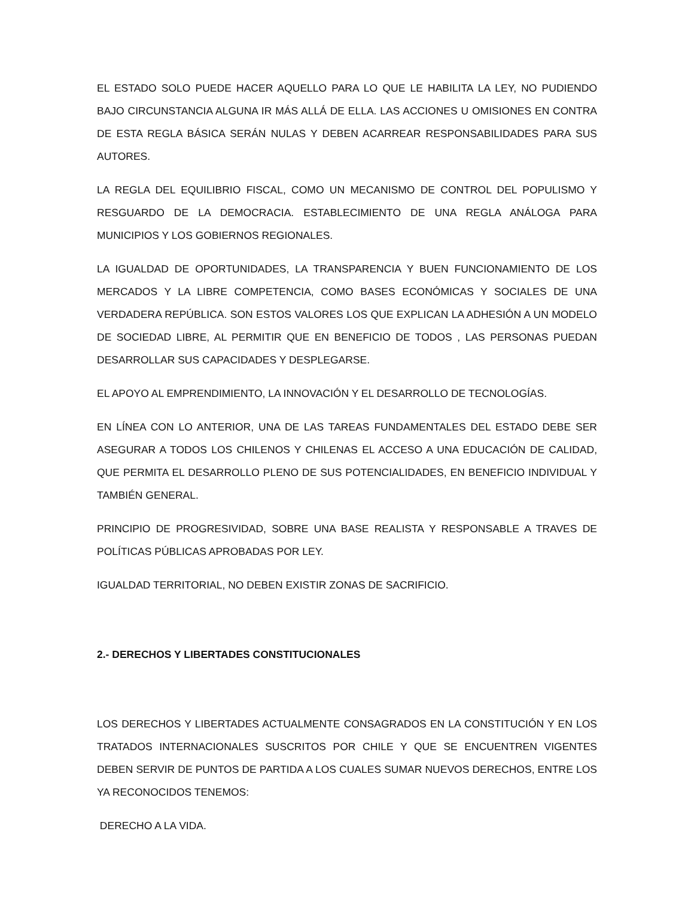EL ESTADO SOLO PUEDE HACER AQUELLO PARA LO QUE LE HABILITA LA LEY, NO PUDIENDO BAJO CIRCUNSTANCIA ALGUNA IR MÁS ALLÁ DE ELLA. LAS ACCIONES U OMISIONES EN CONTRA DE ESTA REGLA BÁSICA SERÁN NULAS Y DEBEN ACARREAR RESPONSABILIDADES PARA SUS AUTORES.
LA REGLA DEL EQUILIBRIO FISCAL, COMO UN MECANISMO DE CONTROL DEL POPULISMO Y RESGUARDO DE LA DEMOCRACIA. ESTABLECIMIENTO DE UNA REGLA ANÁLOGA PARA MUNICIPIOS Y LOS GOBIERNOS REGIONALES.
LA IGUALDAD DE OPORTUNIDADES, LA TRANSPARENCIA Y BUEN FUNCIONAMIENTO DE LOS MERCADOS Y LA LIBRE COMPETENCIA, COMO BASES ECONÓMICAS Y SOCIALES DE UNA VERDADERA REPÚBLICA. SON ESTOS VALORES LOS QUE EXPLICAN LA ADHESIÓN A UN MODELO DE SOCIEDAD LIBRE, AL PERMITIR QUE EN BENEFICIO DE TODOS , LAS PERSONAS PUEDAN DESARROLLAR SUS CAPACIDADES Y DESPLEGARSE.
EL APOYO AL EMPRENDIMIENTO, LA INNOVACIÓN Y EL DESARROLLO DE TECNOLOGÍAS.
EN LÍNEA CON LO ANTERIOR, UNA DE LAS TAREAS FUNDAMENTALES DEL ESTADO DEBE SER ASEGURAR A TODOS LOS CHILENOS Y CHILENAS EL ACCESO A UNA EDUCACIÓN DE CALIDAD, QUE PERMITA EL DESARROLLO PLENO DE SUS POTENCIALIDADES, EN BENEFICIO INDIVIDUAL Y TAMBIÉN GENERAL.
PRINCIPIO DE PROGRESIVIDAD, SOBRE UNA BASE REALISTA Y RESPONSABLE A TRAVES DE POLÍTICAS PÚBLICAS APROBADAS POR LEY.
IGUALDAD TERRITORIAL, NO DEBEN EXISTIR ZONAS DE SACRIFICIO.
2.- DERECHOS Y LIBERTADES CONSTITUCIONALES
LOS DERECHOS Y LIBERTADES ACTUALMENTE CONSAGRADOS EN LA CONSTITUCIÓN Y EN LOS TRATADOS INTERNACIONALES SUSCRITOS POR CHILE Y QUE SE ENCUENTREN VIGENTES DEBEN SERVIR DE PUNTOS DE PARTIDA A LOS CUALES SUMAR NUEVOS DERECHOS, ENTRE LOS YA RECONOCIDOS TENEMOS:
DERECHO A LA VIDA.